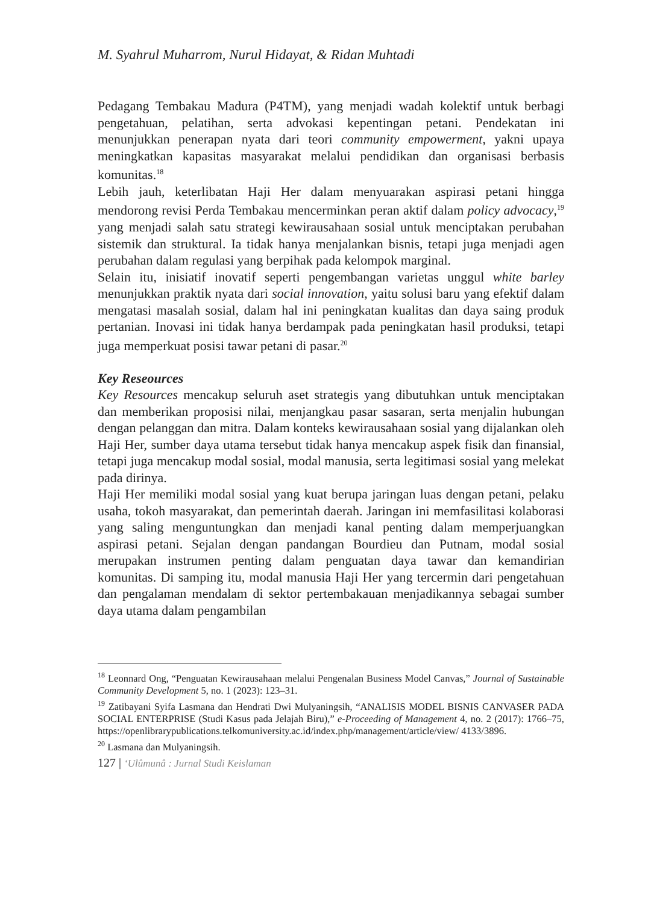M. Syahrul Muharrom, Nurul Hidayat, & Ridan Muhtadi
Pedagang Tembakau Madura (P4TM), yang menjadi wadah kolektif untuk berbagi pengetahuan, pelatihan, serta advokasi kepentingan petani. Pendekatan ini menunjukkan penerapan nyata dari teori community empowerment, yakni upaya meningkatkan kapasitas masyarakat melalui pendidikan dan organisasi berbasis komunitas.<sup>18</sup>
Lebih jauh, keterlibatan Haji Her dalam menyuarakan aspirasi petani hingga mendorong revisi Perda Tembakau mencerminkan peran aktif dalam policy advocacy,<sup>19</sup> yang menjadi salah satu strategi kewirausahaan sosial untuk menciptakan perubahan sistemik dan struktural. Ia tidak hanya menjalankan bisnis, tetapi juga menjadi agen perubahan dalam regulasi yang berpihak pada kelompok marginal.
Selain itu, inisiatif inovatif seperti pengembangan varietas unggul white barley menunjukkan praktik nyata dari social innovation, yaitu solusi baru yang efektif dalam mengatasi masalah sosial, dalam hal ini peningkatan kualitas dan daya saing produk pertanian. Inovasi ini tidak hanya berdampak pada peningkatan hasil produksi, tetapi juga memperkuat posisi tawar petani di pasar.<sup>20</sup>
Key Reseources
Key Resources mencakup seluruh aset strategis yang dibutuhkan untuk menciptakan dan memberikan proposisi nilai, menjangkau pasar sasaran, serta menjalin hubungan dengan pelanggan dan mitra. Dalam konteks kewirausahaan sosial yang dijalankan oleh Haji Her, sumber daya utama tersebut tidak hanya mencakup aspek fisik dan finansial, tetapi juga mencakup modal sosial, modal manusia, serta legitimasi sosial yang melekat pada dirinya.
Haji Her memiliki modal sosial yang kuat berupa jaringan luas dengan petani, pelaku usaha, tokoh masyarakat, dan pemerintah daerah. Jaringan ini memfasilitasi kolaborasi yang saling menguntungkan dan menjadi kanal penting dalam memperjuangkan aspirasi petani. Sejalan dengan pandangan Bourdieu dan Putnam, modal sosial merupakan instrumen penting dalam penguatan daya tawar dan kemandirian komunitas. Di samping itu, modal manusia Haji Her yang tercermin dari pengetahuan dan pengalaman mendalam di sektor pertembakauan menjadikannya sebagai sumber daya utama dalam pengambilan
<sup>18</sup> Leonnard Ong, “Penguatan Kewirausahaan melalui Pengenalan Business Model Canvas,” Journal of Sustainable Community Development 5, no. 1 (2023): 123–31.
<sup>19</sup> Zatibayani Syifa Lasmana dan Hendrati Dwi Mulyaningsih, “ANALISIS MODEL BISNIS CANVASER PADA SOCIAL ENTERPRISE (Studi Kasus pada Jelajah Biru),” e-Proceeding of Management 4, no. 2 (2017): 1766–75, https://openlibrarypublications.telkomuniversity.ac.id/index.php/management/article/view/ 4133/3896.
<sup>20</sup> Lasmana dan Mulyaningsih.
127 | ‘Ulûmunâ : Jurnal Studi Keislaman